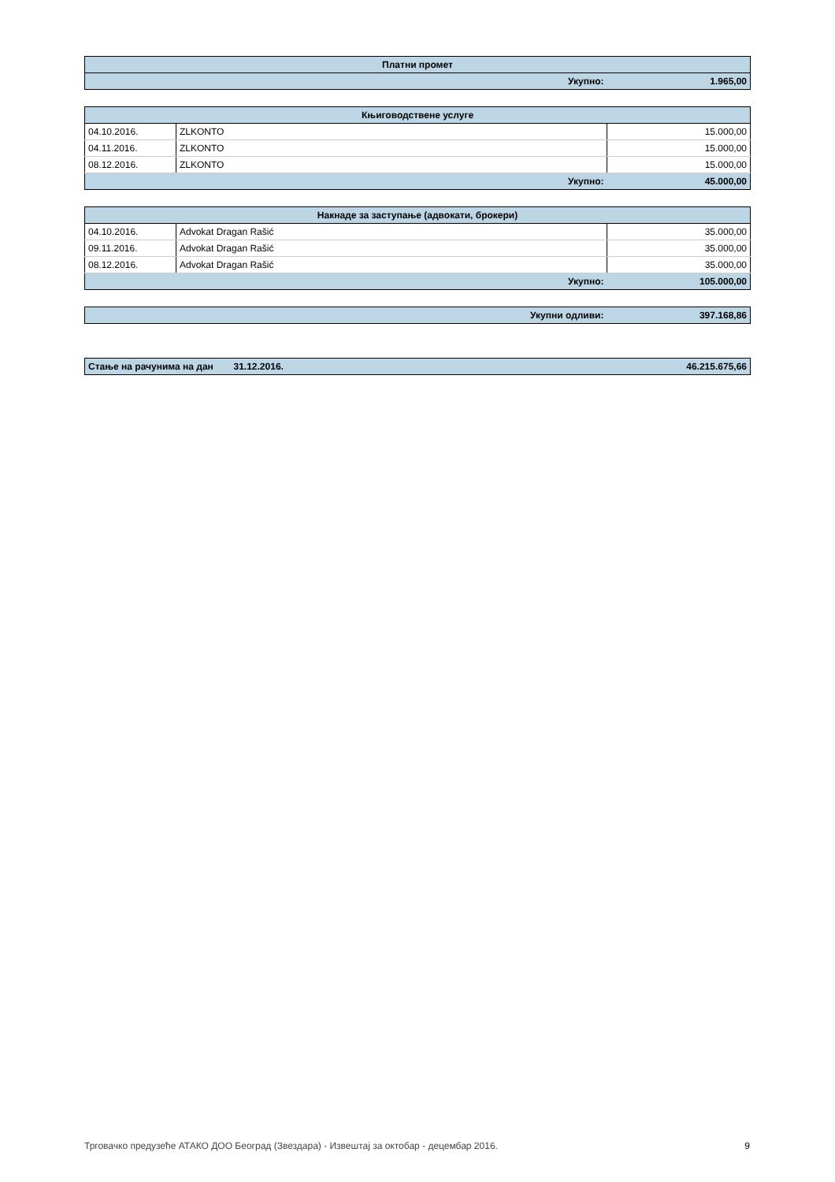| Платни промет | |
| --- | --- |
| Укупно: | 1.965,00 |
| Књиговодствене услуге | | |
| --- | --- | --- |
| 04.10.2016. | ZLKONTO | 15.000,00 |
| 04.11.2016. | ZLKONTO | 15.000,00 |
| 08.12.2016. | ZLKONTO | 15.000,00 |
| Укупно: | | 45.000,00 |
| Накнаде за заступање (адвокати, брокери) | | |
| --- | --- | --- |
| 04.10.2016. | Advokat Dragan Rašić | 35.000,00 |
| 09.11.2016. | Advokat Dragan Rašić | 35.000,00 |
| 08.12.2016. | Advokat Dragan Rašić | 35.000,00 |
| Укупно: | | 105.000,00 |
| Укупни одливи: | 397.168,86 |
| Стање на рачунима на дан | 31.12.2016. | 46.215.675,66 |
Трговачко предузеће АТАКО ДОО Београд (Звездара) - Извештај за октобар - децембар 2016. 9